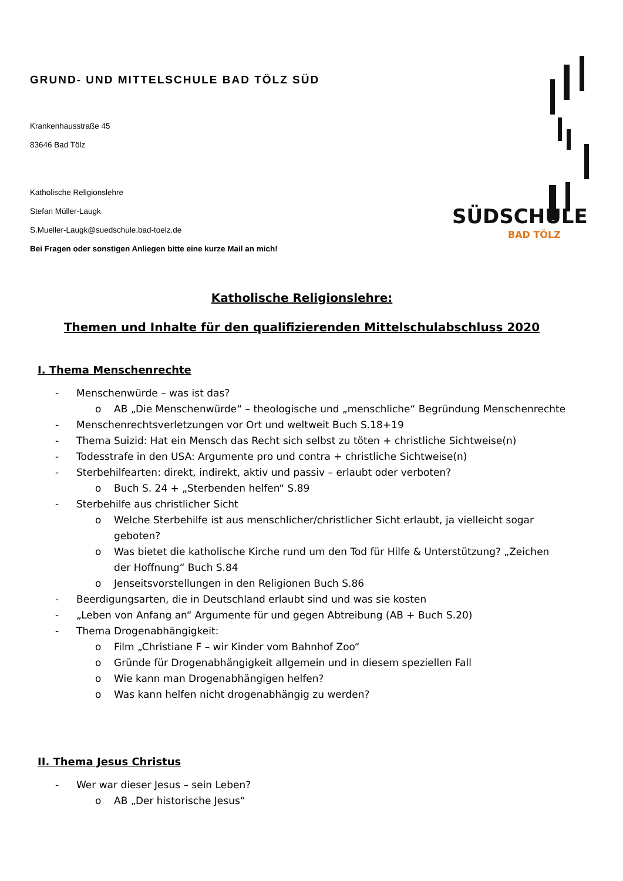GRUND- UND MITTELSCHULE BAD TÖLZ SÜD
Krankenhausstraße 45
83646 Bad Tölz
Katholische Religionslehre
Stefan Müller-Laugk
S.Mueller-Laugk@suedschule.bad-toelz.de
Bei Fragen oder sonstigen Anliegen bitte eine kurze Mail an mich!
SÜDSCHULE
BAD TÖLZ
Katholische Religionslehre:
Themen und Inhalte für den qualifizierenden Mittelschulabschluss 2020
I. Thema Menschenrechte
- Menschenwürde – was ist das?
o AB „Die Menschenwürde“ – theologische und „menschliche“ Begründung Menschenrechte
- Menschenrechtsverletzungen vor Ort und weltweit Buch S.18+19
- Thema Suizid: Hat ein Mensch das Recht sich selbst zu töten + christliche Sichtweise(n)
- Todesstrafe in den USA: Argumente pro und contra + christliche Sichtweise(n)
- Sterbehilfearten: direkt, indirekt, aktiv und passiv – erlaubt oder verboten?
o Buch S. 24 + „Sterbenden helfen“ S.89
- Sterbehilfe aus christlicher Sicht
o Welche Sterbehilfe ist aus menschlicher/christlicher Sicht erlaubt, ja vielleicht sogar geboten?
o Was bietet die katholische Kirche rund um den Tod für Hilfe & Unterstützung? „Zeichen der Hoffnung“ Buch S.84
o Jenseitsvorstellungen in den Religionen Buch S.86
- Beerdigungsarten, die in Deutschland erlaubt sind und was sie kosten
- „Leben von Anfang an“ Argumente für und gegen Abtreibung (AB + Buch S.20)
- Thema Drogenabhängigkeit:
o Film „Christiane F – wir Kinder vom Bahnhof Zoo“
o Gründe für Drogenabhängigkeit allgemein und in diesem speziellen Fall
o Wie kann man Drogenabhängigen helfen?
o Was kann helfen nicht drogenabhängig zu werden?
II. Thema Jesus Christus
- Wer war dieser Jesus – sein Leben?
o AB „Der historische Jesus“